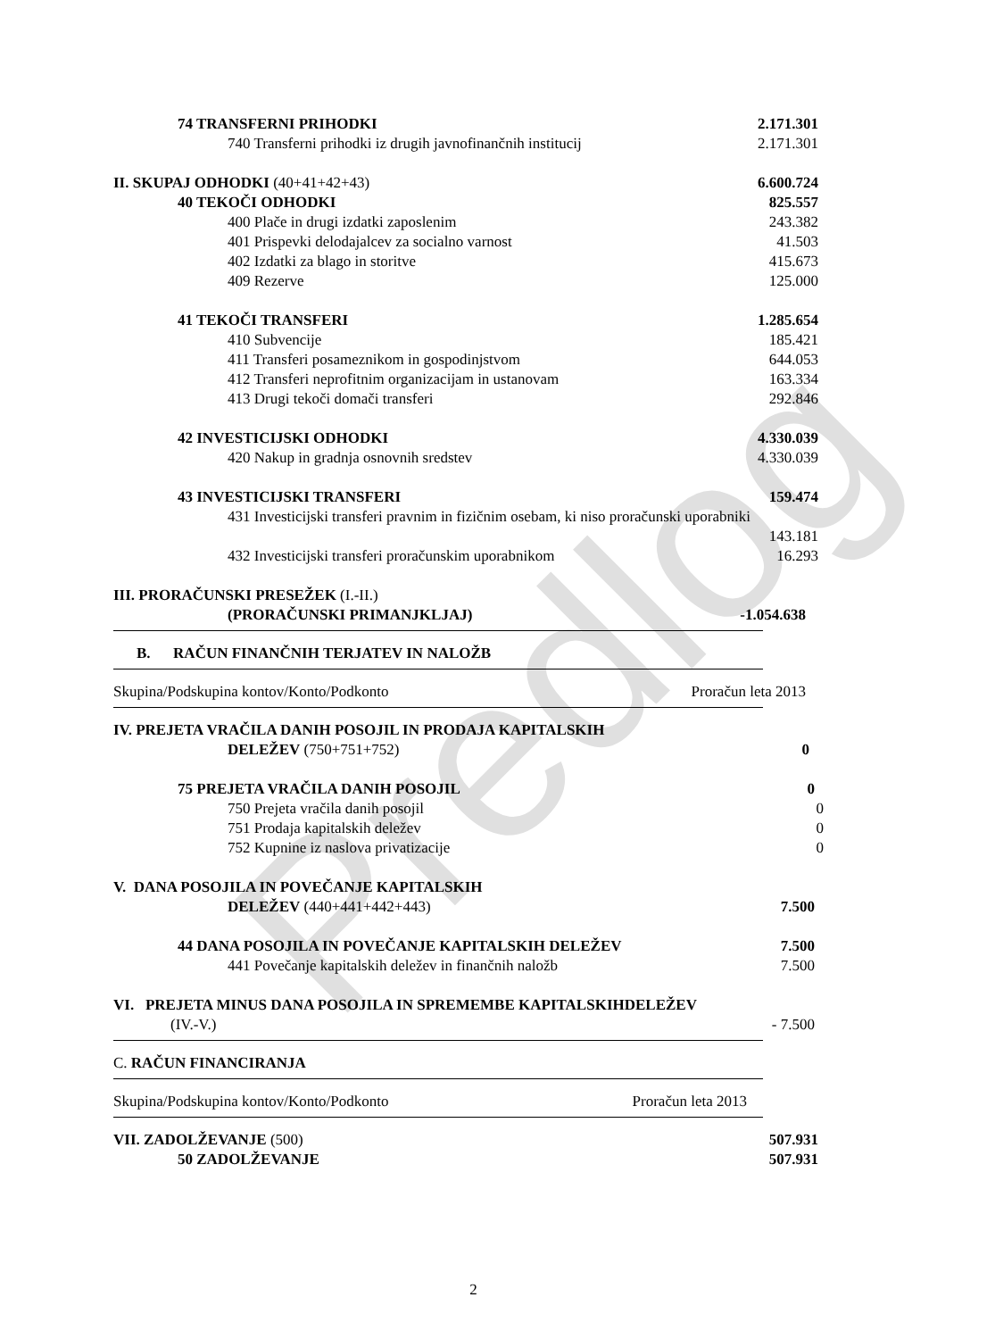Predlog
74 TRANSFERNI PRIHODKI 2.171.301
740 Transferni prihodki iz drugih javnofinančnih institucij 2.171.301
II. SKUPAJ ODHODKI (40+41+42+43) 6.600.724
40 TEKOČI ODHODKI 825.557
400 Plače in drugi izdatki zaposlenim 243.382
401 Prispevki delodajalcev za socialno varnost 41.503
402 Izdatki za blago in storitve 415.673
409 Rezerve 125.000
41 TEKOČI TRANSFERI 1.285.654
410 Subvencije 185.421
411 Transferi posameznikom in gospodinjstvom 644.053
412 Transferi neprofitnim organizacijam in ustanovam 163.334
413 Drugi tekoči domači transferi 292.846
42 INVESTICIJSKI ODHODKI 4.330.039
420 Nakup in gradnja osnovnih sredstev 4.330.039
43 INVESTICIJSKI TRANSFERI 159.474
431 Investicijski transferi pravnim in fizičnim osebam, ki niso proračunski uporabniki
143.181
432 Investicijski transferi proračunskim uporabnikom 16.293
III. PRORAČUNSKI PRESEŽEK (I.-II.)
(PRORAČUNSKI PRIMANJKLJAJ) -1.054.638
B. RAČUN FINANČNIH TERJATEV IN NALOŽB
Skupina/Podskupina kontov/Konto/Podkonto Proračun leta 2013
IV. PREJETA VRAČILA DANIH POSOJIL IN PRODAJA KAPITALSKIH
DELEŽEV (750+751+752) 0
75 PREJETA VRAČILA DANIH POSOJIL 0
750 Prejeta vračila danih posojil 0
751 Prodaja kapitalskih deležev 0
752 Kupnine iz naslova privatizacije 0
V. DANA POSOJILA IN POVEČANJE KAPITALSKIH
DELEŽEV (440+441+442+443) 7.500
44 DANA POSOJILA IN POVEČANJE KAPITALSKIH DELEŽEV 7.500
441 Povečanje kapitalskih deležev in finančnih naložb 7.500
VI. PREJETA MINUS DANA POSOJILA IN SPREMEMBE KAPITALSKIHDELEŽEV
(IV.-V.) - 7.500
C. RAČUN FINANCIRANJA
Skupina/Podskupina kontov/Konto/Podkonto Proračun leta 2013
VII. ZADOLŽEVANJE (500) 507.931
50 ZADOLŽEVANJE 507.931
2